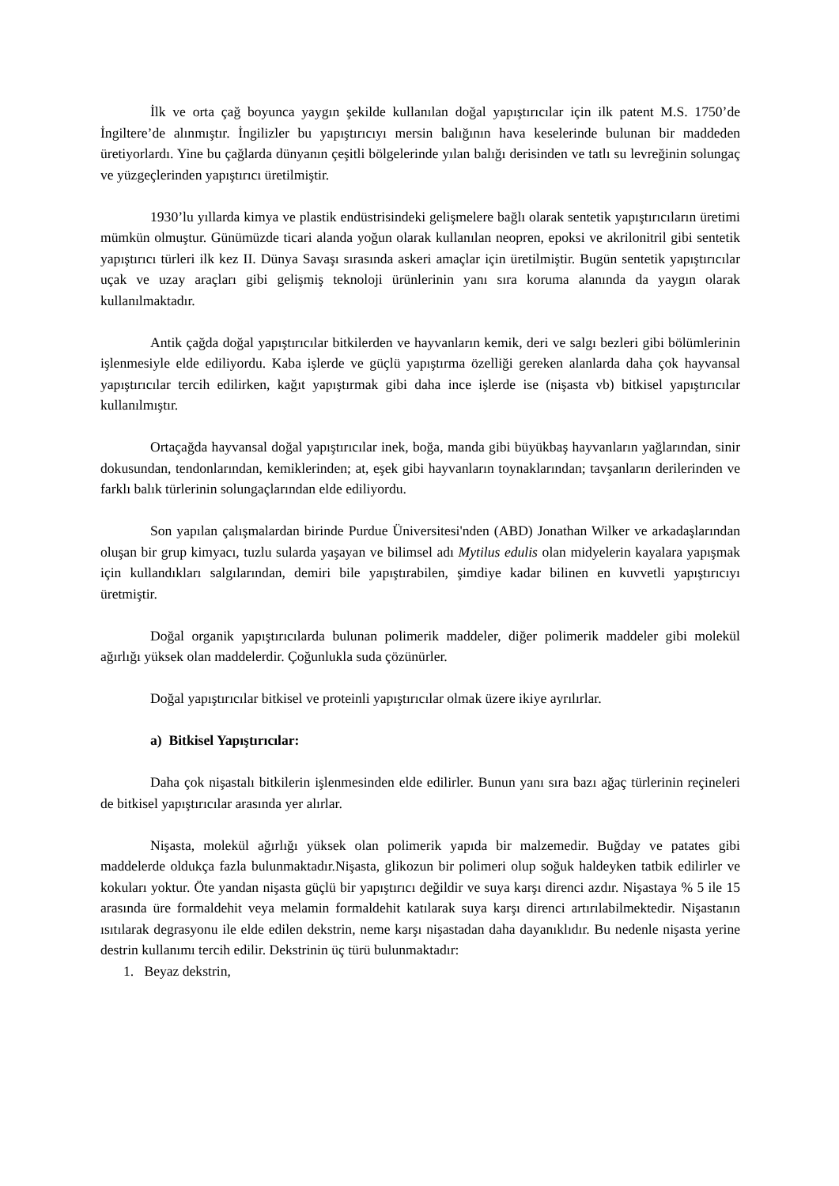İlk ve orta çağ boyunca yaygın şekilde kullanılan doğal yapıştırıcılar için ilk patent M.S. 1750’de İngiltere’de alınmıştır. İngilizler bu yapıştırıcıyı mersin balığının hava keselerinde bulunan bir maddeden üretiyorlardı. Yine bu çağlarda dünyanın çeşitli bölgelerinde yılan balığı derisinden ve tatlı su levreğinin solungaç ve yüzgeçlerinden yapıştırıcı üretilmiştir.
1930’lu yıllarda kimya ve plastik endüstrisindeki gelişmelere bağlı olarak sentetik yapıştırıcıların üretimi mümkün olmuştur. Günümüzde ticari alanda yoğun olarak kullanılan neopren, epoksi ve akrilonitril gibi sentetik yapıştırıcı türleri ilk kez II. Dünya Savaşı sırasında askeri amaçlar için üretilmiştir. Bugün sentetik yapıştırıcılar uçak ve uzay araçları gibi gelişmiş teknoloji ürünlerinin yanı sıra koruma alanında da yaygın olarak kullanılmaktadır.
Antik çağda doğal yapıştırıcılar bitkilerden ve hayvanların kemik, deri ve salgı bezleri gibi bölümlerinin işlenmesiyle elde ediliyordu. Kaba işlerde ve güçlü yapıştırma özelliği gereken alanlarda daha çok hayvansal yapıştırıcılar tercih edilirken, kağıt yapıştırmak gibi daha ince işlerde ise (nişasta vb) bitkisel yapıştırıcılar kullanılmıştır.
Ortaçağda hayvansal doğal yapıştırıcılar inek, boğa, manda gibi büyükbaş hayvanların yağlarından, sinir dokusundan, tendonlarından, kemiklerinden; at, eşek gibi hayvanların toynaklarından; tavşanların derilerinden ve farklı balık türlerinin solungaçlarından elde ediliyordu.
Son yapılan çalışmalardan birinde Purdue Üniversitesi'nden (ABD) Jonathan Wilker ve arkadaşlarından oluşan bir grup kimyacı, tuzlu sularda yaşayan ve bilimsel adı Mytilus edulis olan midyelerin kayalara yapışmak için kullandıkları salgılarından, demiri bile yapıştırabilen, şimdiye kadar bilinen en kuvvetli yapıştırıcıyı üretmiştir.
Doğal organik yapıştırıcılarda bulunan polimerik maddeler, diğer polimerik maddeler gibi molekül ağırlığı yüksek olan maddelerdir. Çoğunlukla suda çözünürler.
Doğal yapıştırıcılar bitkisel ve proteinli yapıştırıcılar olmak üzere ikiye ayrılırlar.
a) Bitkisel Yapıştırıcılar:
Daha çok nişastalı bitkilerin işlenmesinden elde edilirler. Bunun yanı sıra bazı ağaç türlerinin reçineleri de bitkisel yapıştırıcılar arasında yer alırlar.
Nişasta, molekül ağırlığı yüksek olan polimerik yapıda bir malzemedir. Buğday ve patates gibi maddelerde oldukça fazla bulunmaktadır.Nişasta, glikozun bir polimeri olup soğuk haldeyken tatbik edilirler ve kokuları yoktur. Öte yandan nişasta güçlü bir yapıştırıcı değildir ve suya karşı direnci azdır. Nişastaya % 5 ile 15 arasında üre formaldehit veya melamin formaldehit katılarak suya karşı direnci artırılabilmektedir. Nişastanın ısıtılarak degrasyonu ile elde edilen dekstrin, neme karşı nişastadan daha dayanıklıdır. Bu nedenle nişasta yerine destrin kullanımı tercih edilir. Dekstrinin üç türü bulunmaktadır:
1. Beyaz dekstrin,